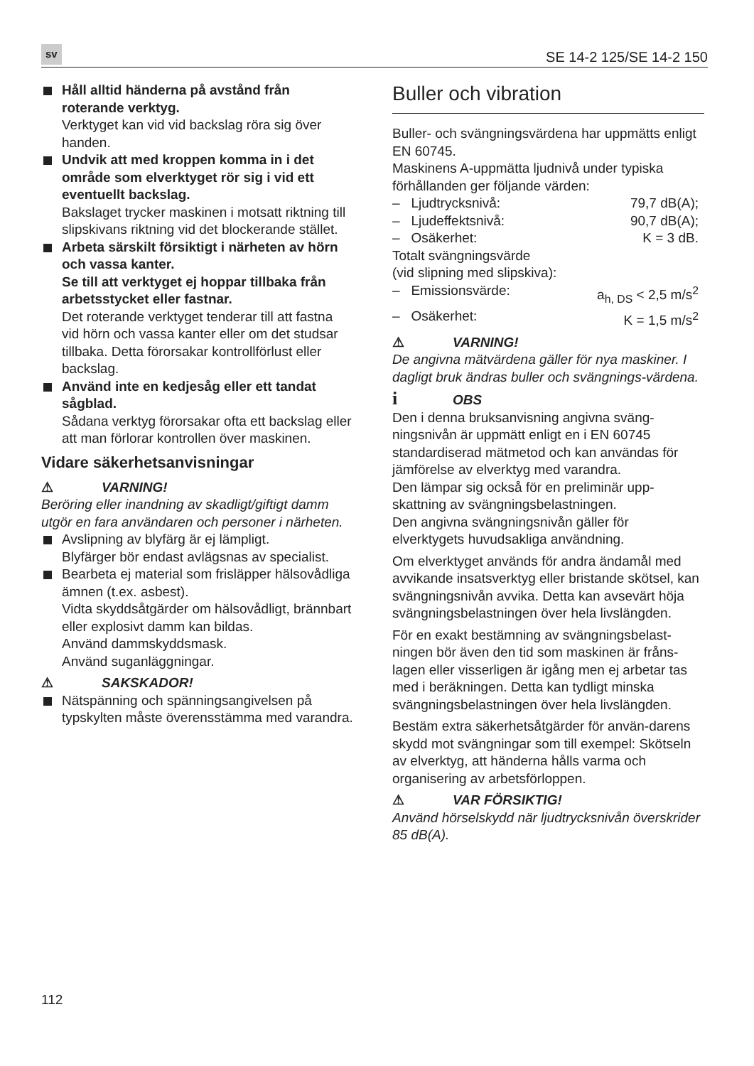sv SE 14-2 125/SE 14-2 150
Håll alltid händerna på avstånd från roterande verktyg.
Verktyget kan vid vid backslag röra sig över handen.
Undvik att med kroppen komma in i det område som elverktyget rör sig i vid ett eventuellt backslag.
Bakslaget trycker maskinen i motsatt riktning till slipskivans riktning vid det blockerande stället.
Arbeta särskilt försiktigt i närheten av hörn och vassa kanter.
Se till att verktyget ej hoppar tillbaka från arbetsstycket eller fastnar.
Det roterande verktyget tenderar till att fastna vid hörn och vassa kanter eller om det studsar tillbaka. Detta förorsakar kontrollförlust eller backslag.
Använd inte en kedjesåg eller ett tandat sågblad.
Sådana verktyg förorsakar ofta ett backslag eller att man förlorar kontrollen över maskinen.
Vidare säkerhetsanvisningar
⚠ VARNING!
Beröring eller inandning av skadligt/giftigt damm utgör en fara användaren och personer i närheten.
Avslipning av blyfärg är ej lämpligt.
Blyfärger bör endast avlägsnas av specialist.
Bearbeta ej material som frisläpper hälsovådliga ämnen (t.ex. asbest).
Vidta skyddsåtgärder om hälsovådligt, brännbart eller explosivt damm kan bildas.
Använd dammskyddsmask.
Använd suganläggningar.
⚠ SAKSKADOR!
Nätspänning och spänningsangivelsen på typskylten måste överensstämma med varandra.
Buller och vibration
Buller- och svängningsvärdena har uppmätts enligt EN 60745.
Maskinens A-uppmätta ljudnivå under typiska förhållanden ger följande värden:
– Ljudtrycksnivå: 79,7 dB(A);
– Ljudeffektsnivå: 90,7 dB(A);
– Osäkerhet: K = 3 dB.
Totalt svängningsvärde
(vid slipning med slipskiva):
– Emissionsvärde: a<sub>h, DS</sub> < 2,5 m/s<sup>2</sup>
– Osäkerhet: K = 1,5 m/s<sup>2</sup>
⚠ VARNING!
De angivna mätvärdena gäller för nya maskiner. I dagligt bruk ändras buller och svängnings-värdena.
i OBS
Den i denna bruksanvisning angivna sväng-ningsnivån är uppmätt enligt en i EN 60745 standardiserad mätmetod och kan användas för jämförelse av elverktyg med varandra.
Den lämpar sig också för en preliminär upp-skattning av svängningsbelastningen.
Den angivna svängningsnivån gäller för elverktygets huvudsakliga användning.
Om elverktyget används för andra ändamål med avvikande insatsverktyg eller bristande skötsel, kan svängningsnivån avvika. Detta kan avsevärt höja svängningsbelastningen över hela livslängden.
För en exakt bestämning av svängningsbelast-ningen bör även den tid som maskinen är fråns-lagen eller visserligen är igång men ej arbetar tas med i beräkningen. Detta kan tydligt minska svängningsbelastningen över hela livslängden.
Bestäm extra säkerhetsåtgärder för använ-darens skydd mot svängningar som till exempel: Skötseln av elverktyg, att händerna hålls varma och organisering av arbetsförloppen.
⚠ VAR FÖRSIKTIG!
Använd hörselskydd när ljudtrycksnivån överskrider 85 dB(A).
112